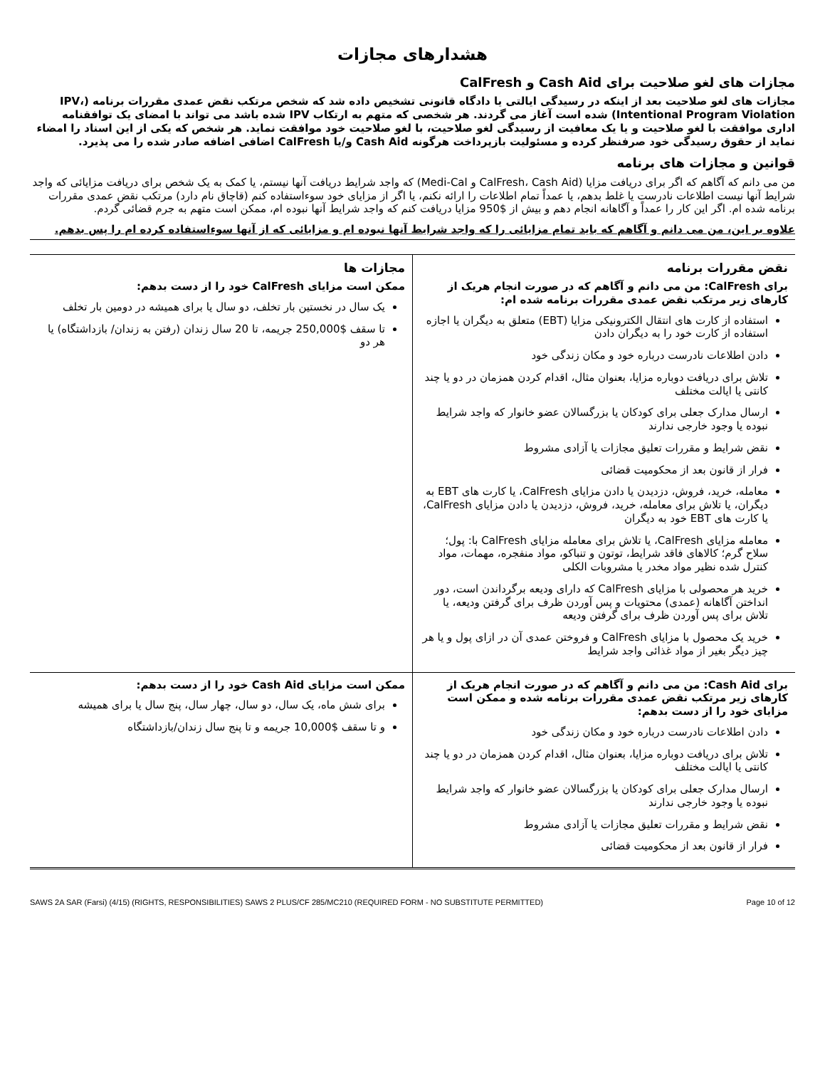هشدارهای مجازات
مجازات های لغو صلاحیت برای Cash Aid و CalFresh
مجازات های لغو صلاحیت بعد از اینکه در رسیدگی ایالتی یا دادگاه قانونی تشخیص داده شد که شخص مرتکب نقض عمدی مقررات برنامه (IPV، Intentional Program Violation) شده است آغاز می گردند. هر شخصی که متهم به ارتکاب IPV شده باشد می تواند با امضای یک توافقنامه اداری موافقت با لغو صلاحیت و یا یک معافیت از رسیدگی لغو صلاحیت، با لغو صلاحیت خود موافقت نماید. هر شخص که یکی از این اسناد را امضاء نماید از حقوق رسیدگی خود صرفنظر کرده و مسئولیت بازپرداخت هرگونه Cash Aid و/یا CalFresh اضافی اضافه صادر شده را می پذیرد.
قوانین و مجازات های برنامه
من می دانم که آگاهم که اگر برای دریافت مزایا (CalFresh، Cash Aid و Medi-Cal) که واجد شرایط دریافت آنها نیستم، یا کمک به یک شخص برای دریافت مزایائی که واجد شرایط آنها نیست اطلاعات نادرست یا غلط بدهم، یا عمداً تمام اطلاعات را ارائه نکنم، یا اگر از مزایای خود سوءاستفاده کنم (قاچاق نام دارد) مرتکب نقض عمدی مقررات برنامه شده ام. اگر این کار را عمداً و آگاهانه انجام دهم و بیش از $950 مزایا دریافت کنم که واجد شرایط آنها نبوده ام، ممکن است متهم به جرم قضائی گردم.
علاوه بر این، من می دانم و آگاهم که باید تمام مزایائی را که واجد شرایط آنها نبوده ام و مزایائی که از آنها سوءاستفاده کرده ام را پس بدهم.
| نقض مقررات برنامه برای CalFresh: من می دانم و آگاهم که در صورت انجام هریک از کارهای زیر مرتکب نقض عمدی مقررات برنامه شده ام: استفاده از کارت های انتقال الکترونیکی مزایا (EBT) متعلق به دیگران یا اجازه استفاده از کارت خود را به دیگران دادن دادن اطلاعات نادرست درباره خود و مکان زندگی خود تلاش برای دریافت دوباره مزایا، بعنوان مثال، اقدام کردن همزمان در دو یا چند کانتی یا ایالت مختلف ارسال مدارک جعلی برای کودکان یا بزرگسالان عضو خانوار که واجد شرایط نبوده یا وجود خارجی ندارند نقض شرایط و مقررات تعلیق مجازات یا آزادی مشروط فرار از قانون بعد از محکومیت قضائی معامله، خرید، فروش، دزدیدن یا دادن مزایای CalFresh، یا کارت های EBT به دیگران، یا تلاش برای معامله، خرید، فروش، دزدیدن یا دادن مزایای CalFresh، یا کارت های EBT خود به دیگران معامله مزایای CalFresh، یا تلاش برای معامله مزایای CalFresh با: پول؛ سلاح گرم؛ کالاهای فاقد شرایط، توتون و تنباکو، مواد منفجره، مهمات، مواد کنترل شده نظیر مواد مخدر یا مشروبات الکلی خرید هر محصولی با مزایای CalFresh که دارای ودیعه برگرداندن است، دور انداختن آگاهانه (عمدی) محتویات و پس آوردن ظرف برای گرفتن ودیعه، یا تلاش برای پس آوردن ظرف برای گرفتن ودیعه خرید یک محصول با مزایای CalFresh و فروختن عمدی آن در ازای پول و یا هر چیز دیگر بغیر از مواد غذائی واجد شرایط | مجازات ها ممکن است مزایای CalFresh خود را از دست بدهم: یک سال در نخستین بار تخلف، دو سال یا برای همیشه در دومین بار تخلف تا سقف $250,000 جریمه، تا 20 سال زندان (رفتن به زندان/ بازداشتگاه) یا هر دو |
| برای Cash Aid: من می دانم و آگاهم که در صورت انجام هریک از کارهای زیر مرتکب نقض عمدی مقررات برنامه شده و ممکن است مزایای خود را از دست بدهم: دادن اطلاعات نادرست درباره خود و مکان زندگی خود تلاش برای دریافت دوباره مزایا، بعنوان مثال، اقدام کردن همزمان در دو یا چند کانتی یا ایالت مختلف ارسال مدارک جعلی برای کودکان یا بزرگسالان عضو خانوار که واجد شرایط نبوده یا وجود خارجی ندارند نقض شرایط و مقررات تعلیق مجازات یا آزادی مشروط فرار از قانون بعد از محکومیت قضائی | ممکن است مزایای Cash Aid خود را از دست بدهم: برای شش ماه، یک سال، دو سال، چهار سال، پنج سال یا برای همیشه و تا سقف $10,000 جریمه و تا پنج سال زندان/بازداشتگاه |
SAWS 2A SAR (Farsi) (4/15) (RIGHTS, RESPONSIBILITIES) SAWS 2 PLUS/CF 285/MC210 (REQUIRED FORM - NO SUBSTITUTE PERMITTED) Page 10 of 12